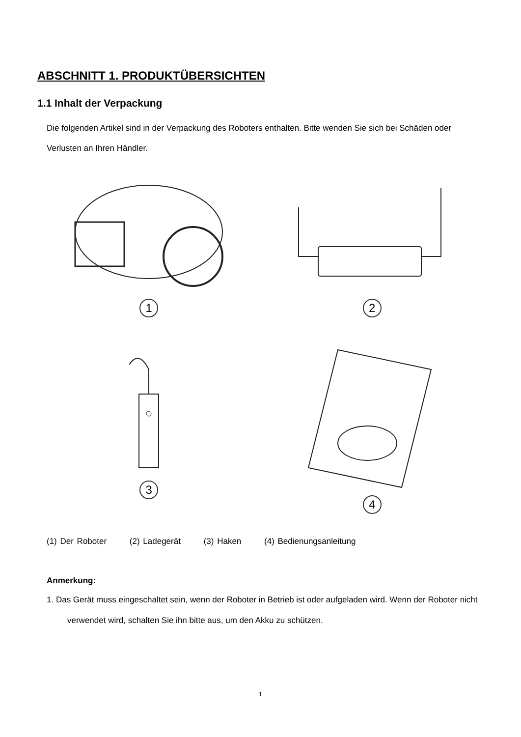ABSCHNITT 1. PRODUKTÜBERSICHTEN
1.1 Inhalt der Verpackung
Die folgenden Artikel sind in der Verpackung des Roboters enthalten. Bitte wenden Sie sich bei Schäden oder Verlusten an Ihren Händler.
1
2
3
4
(1) Der Roboter (2) Ladegerät (3) Haken (4) Bedienungsanleitung
Anmerkung:
1. Das Gerät muss eingeschaltet sein, wenn der Roboter in Betrieb ist oder aufgeladen wird. Wenn der Roboter nicht verwendet wird, schalten Sie ihn bitte aus, um den Akku zu schützen.
1